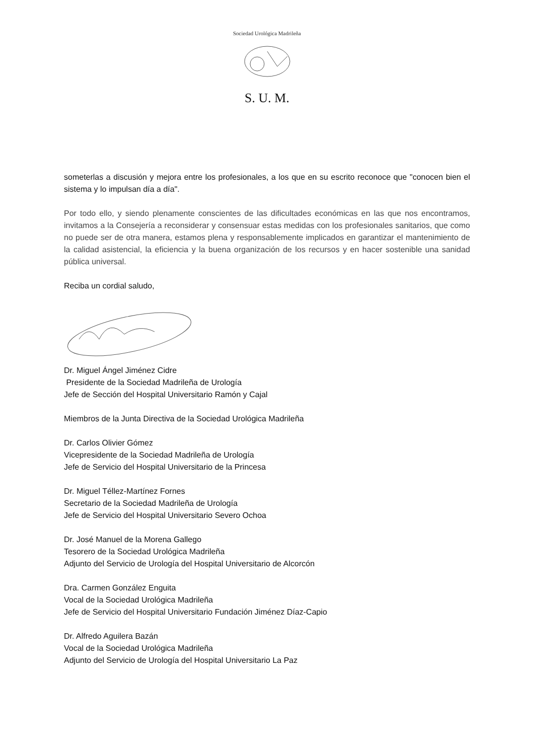Sociedad Urológica Madrileña
S. U. M.
someterlas a discusión y mejora entre los profesionales, a los que en su escrito reconoce que "conocen bien el sistema y lo impulsan día a día".
Por todo ello, y siendo plenamente conscientes de las dificultades económicas en las que nos encontramos, invitamos a la Consejería a reconsiderar y consensuar estas medidas con los profesionales sanitarios, que como no puede ser de otra manera, estamos plena y responsablemente implicados en garantizar el mantenimiento de la calidad asistencial, la eficiencia y la buena organización de los recursos y en hacer sostenible una sanidad pública universal.
Reciba un cordial saludo,
Dr. Miguel Ángel Jiménez Cidre
Presidente de la Sociedad Madrileña de Urología
Jefe de Sección del Hospital Universitario Ramón y Cajal
Miembros de la Junta Directiva de la Sociedad Urológica Madrileña
Dr. Carlos Olivier Gómez
Vicepresidente de la Sociedad Madrileña de Urología
Jefe de Servicio del Hospital Universitario de la Princesa
Dr. Miguel Téllez-Martínez Fornes
Secretario de la Sociedad Madrileña de Urología
Jefe de Servicio del Hospital Universitario Severo Ochoa
Dr. José Manuel de la Morena Gallego
Tesorero de la Sociedad Urológica Madrileña
Adjunto del Servicio de Urología del Hospital Universitario de Alcorcón
Dra. Carmen González Enguita
Vocal de la Sociedad Urológica Madrileña
Jefe de Servicio del Hospital Universitario Fundación Jiménez Díaz-Capio
Dr. Alfredo Aguilera Bazán
Vocal de la Sociedad Urológica Madrileña
Adjunto del Servicio de Urología del Hospital Universitario La Paz